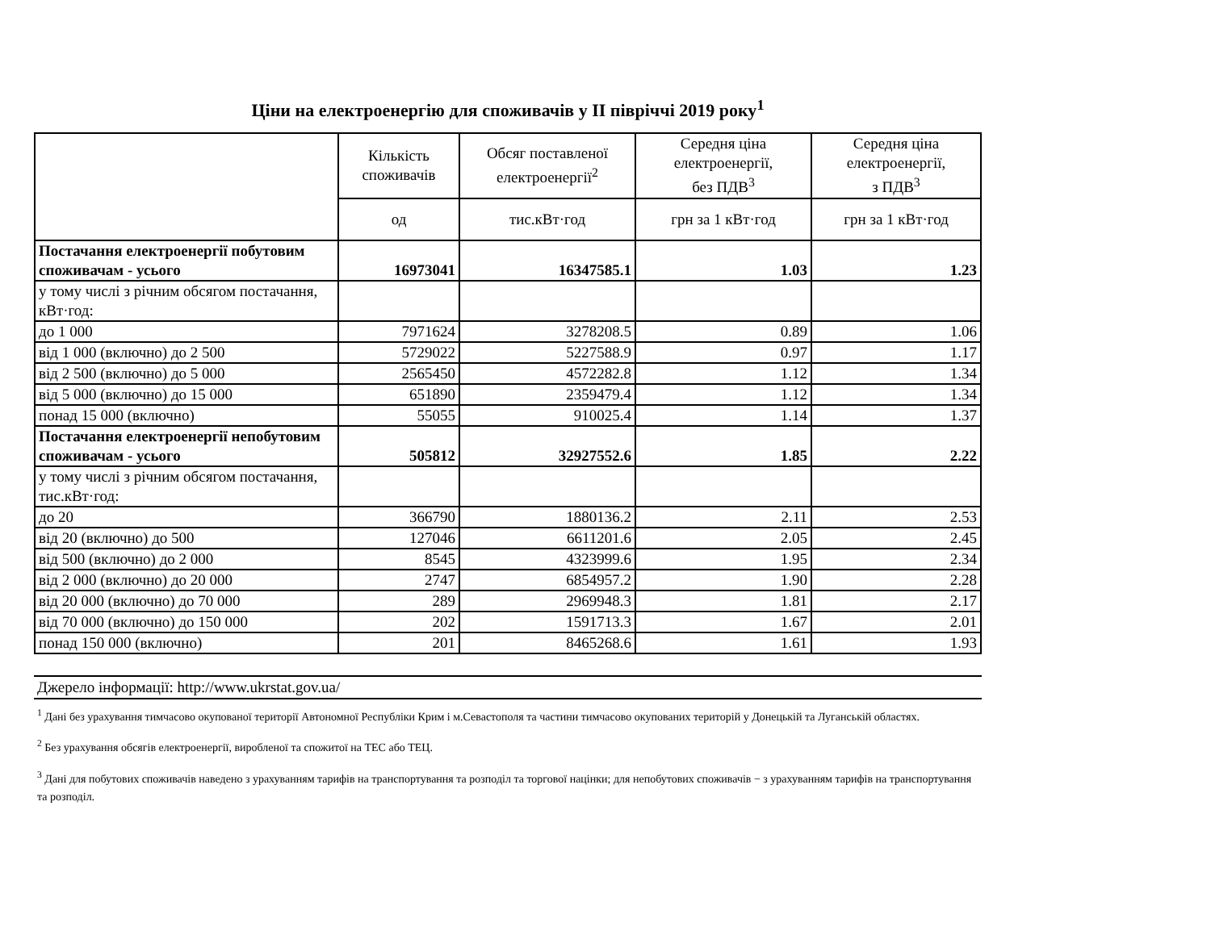Ціни на електроенергію для споживачів у ІІ півріччі 2019 року<sup>1</sup>
| | Кількість споживачів | Обсяг поставленої електроенергії<sup>2</sup> | Середня ціна електроенергії, без ПДВ<sup>3</sup> | Середня ціна електроенергії, з ПДВ<sup>3</sup> |
| --- | --- | --- | --- | --- |
| | од | тис.кВт·год | грн за 1 кВт·год | грн за 1 кВт·год |
| Постачання електроенергії побутовим споживачам - усього | 16973041 | 16347585.1 | 1.03 | 1.23 |
| у тому числі з річним обсягом постачання, кВт·год: | | | | |
| до 1 000 | 7971624 | 3278208.5 | 0.89 | 1.06 |
| від 1 000 (включно) до 2 500 | 5729022 | 5227588.9 | 0.97 | 1.17 |
| від 2 500 (включно) до 5 000 | 2565450 | 4572282.8 | 1.12 | 1.34 |
| від 5 000 (включно) до 15 000 | 651890 | 2359479.4 | 1.12 | 1.34 |
| понад 15 000 (включно) | 55055 | 910025.4 | 1.14 | 1.37 |
| Постачання електроенергії непобутовим споживачам - усього | 505812 | 32927552.6 | 1.85 | 2.22 |
| у тому числі з річним обсягом постачання, тис.кВт·год: | | | | |
| до 20 | 366790 | 1880136.2 | 2.11 | 2.53 |
| від 20 (включно) до 500 | 127046 | 6611201.6 | 2.05 | 2.45 |
| від 500 (включно) до 2 000 | 8545 | 4323999.6 | 1.95 | 2.34 |
| від 2 000 (включно) до 20 000 | 2747 | 6854957.2 | 1.90 | 2.28 |
| від 20 000 (включно) до 70 000 | 289 | 2969948.3 | 1.81 | 2.17 |
| від 70 000 (включно) до 150 000 | 202 | 1591713.3 | 1.67 | 2.01 |
| понад 150 000 (включно) | 201 | 8465268.6 | 1.61 | 1.93 |
Джерело інформації: http://www.ukrstat.gov.ua/
<sup>1</sup> Дані без урахування тимчасово окупованої території Автономної Республіки Крим і м.Севастополя та частини тимчасово окупованих територій у Донецькій та Луганській областях.
<sup>2</sup> Без урахування обсягів електроенергії, виробленої та спожитої на ТЕС або ТЕЦ.
<sup>3</sup> Дані для побутових споживачів наведено з урахуванням тарифів на транспортування та розподіл та торгової націнки; для непобутових споживачів − з урахуванням тарифів на транспортування та розподіл.